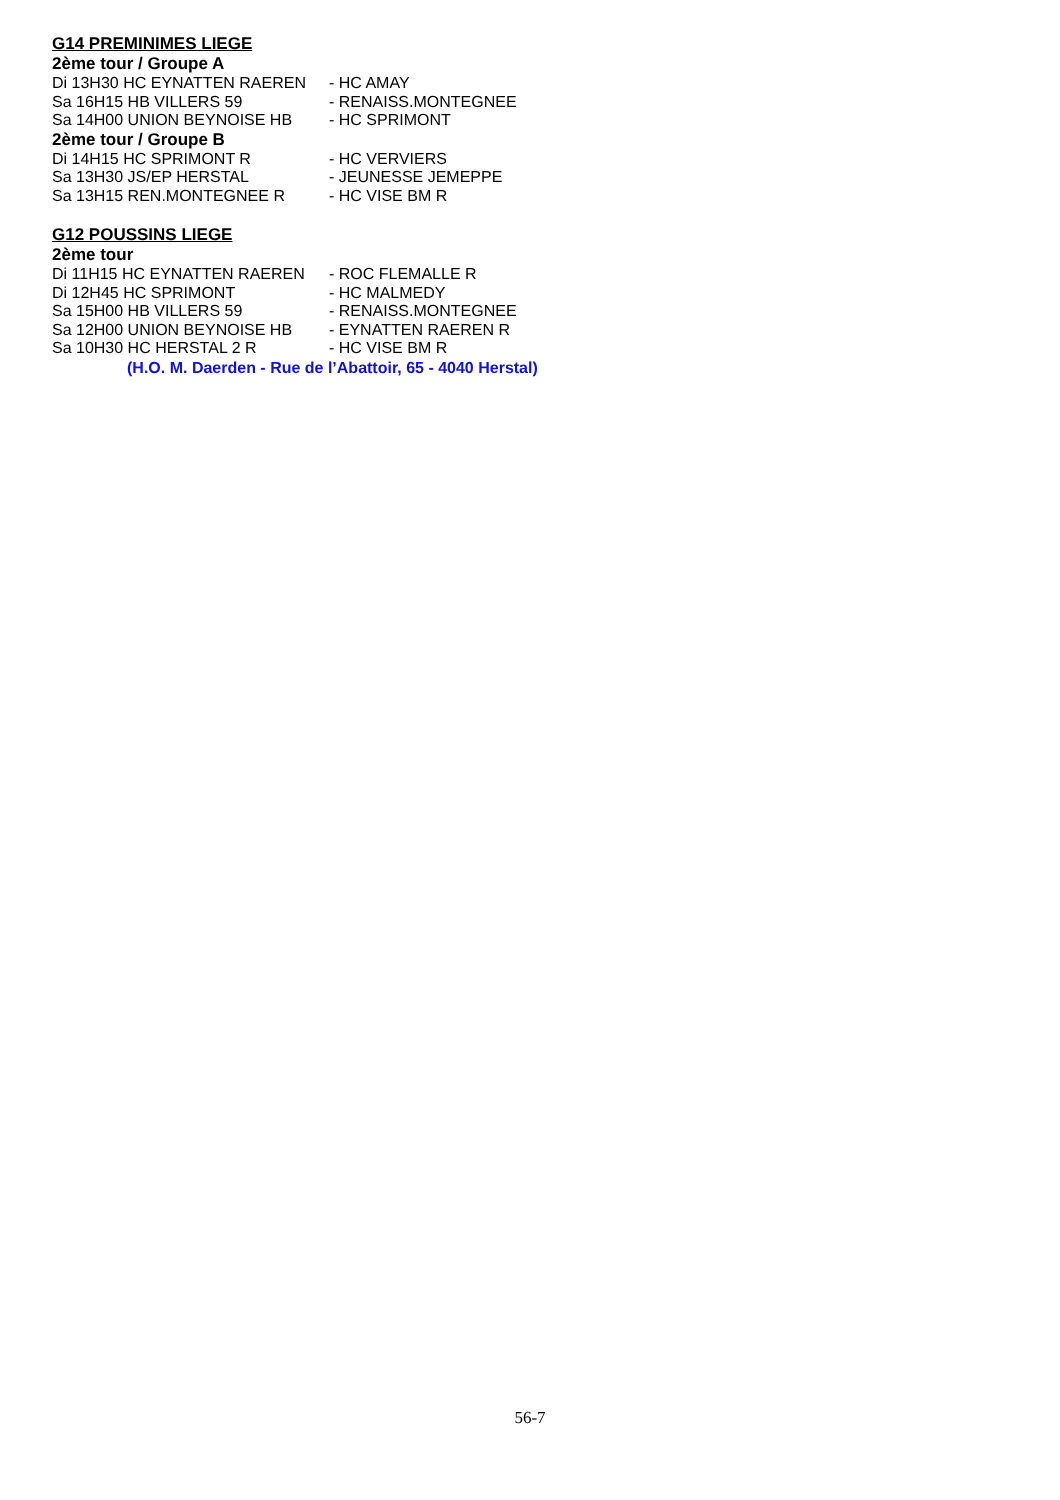G14 PREMINIMES LIEGE
2ème tour / Groupe A
Di 13H30 HC EYNATTEN RAEREN - HC AMAY
Sa 16H15 HB VILLERS 59 - RENAISS.MONTEGNEE
Sa 14H00 UNION BEYNOISE HB - HC SPRIMONT
2ème tour / Groupe B
Di 14H15 HC SPRIMONT R - HC VERVIERS
Sa 13H30 JS/EP HERSTAL - JEUNESSE JEMEPPE
Sa 13H15 REN.MONTEGNEE R - HC VISE BM R
G12 POUSSINS LIEGE
2ème tour
Di 11H15 HC EYNATTEN RAEREN - ROC FLEMALLE R
Di 12H45 HC SPRIMONT - HC MALMEDY
Sa 15H00 HB VILLERS 59 - RENAISS.MONTEGNEE
Sa 12H00 UNION BEYNOISE HB - EYNATTEN RAEREN R
Sa 10H30 HC HERSTAL 2 R - HC VISE BM R
(H.O. M. Daerden - Rue de l’Abattoir, 65 - 4040 Herstal)
56-7